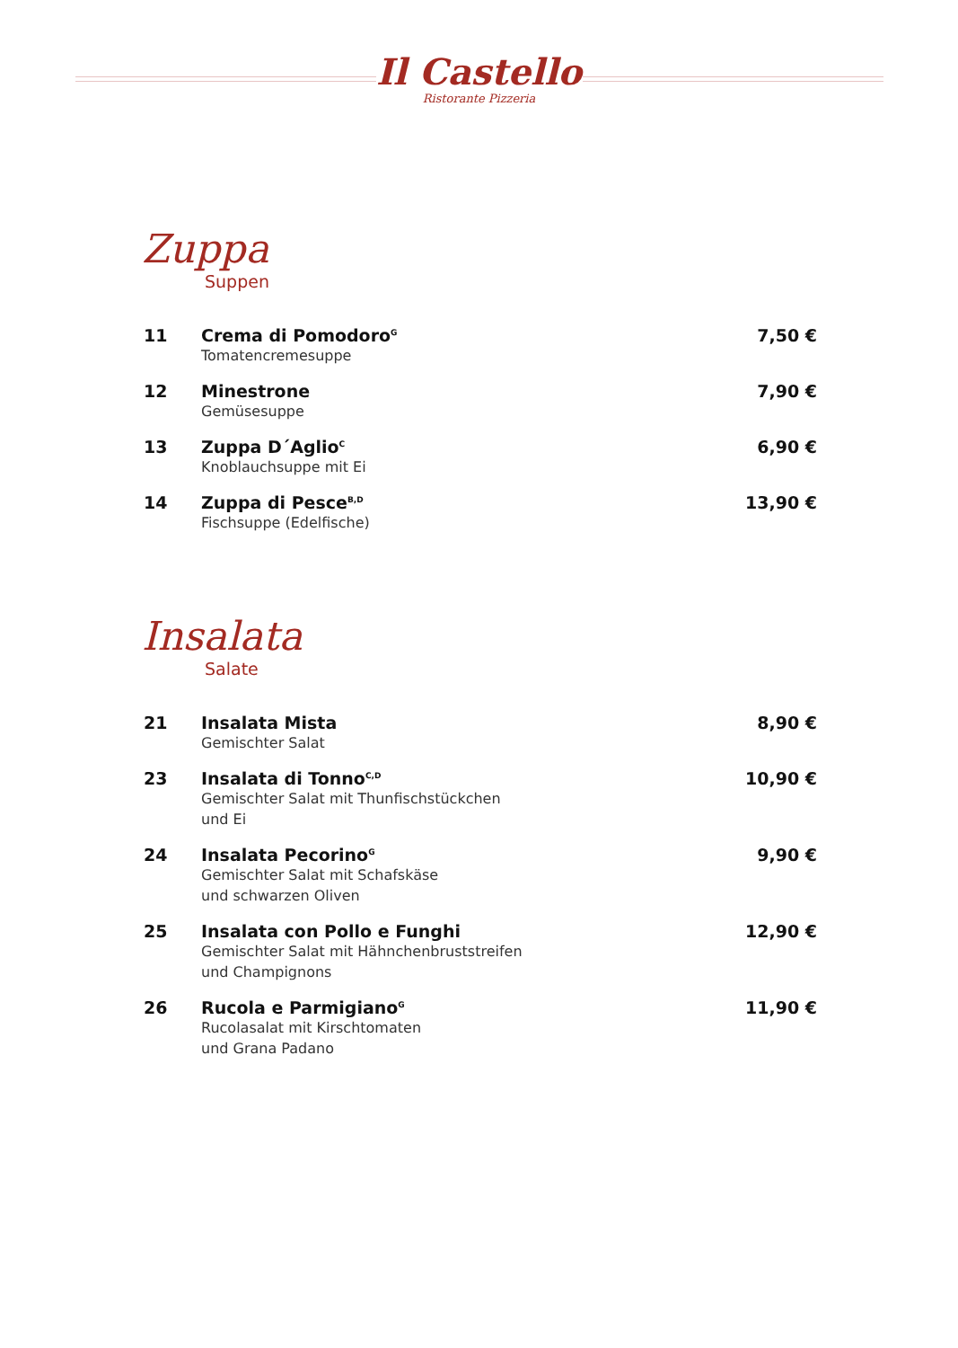Il Castello
Ristorante Pizzeria
Zuppa
Suppen
11 Crema di Pomodoro<sup>G</sup>
Tomatencremesuppe
7,50 €
12 Minestrone
Gemüsesuppe
7,90 €
13 Zuppa D´Aglio<sup>C</sup>
Knoblauchsuppe mit Ei
6,90 €
14 Zuppa di Pesce<sup>B,D</sup>
Fischsuppe (Edelfische)
13,90 €
Insalata
Salate
21 Insalata Mista
Gemischter Salat
8,90 €
23 Insalata di Tonno<sup>C,D</sup>
Gemischter Salat mit Thunfischstückchen
und Ei
10,90 €
24 Insalata Pecorino<sup>G</sup>
Gemischter Salat mit Schafskäse
und schwarzen Oliven
9,90 €
25 Insalata con Pollo e Funghi
Gemischter Salat mit Hähnchenbruststreifen
und Champignons
12,90 €
26 Rucola e Parmigiano<sup>G</sup>
Rucolasalat mit Kirschtomaten
und Grana Padano
11,90 €